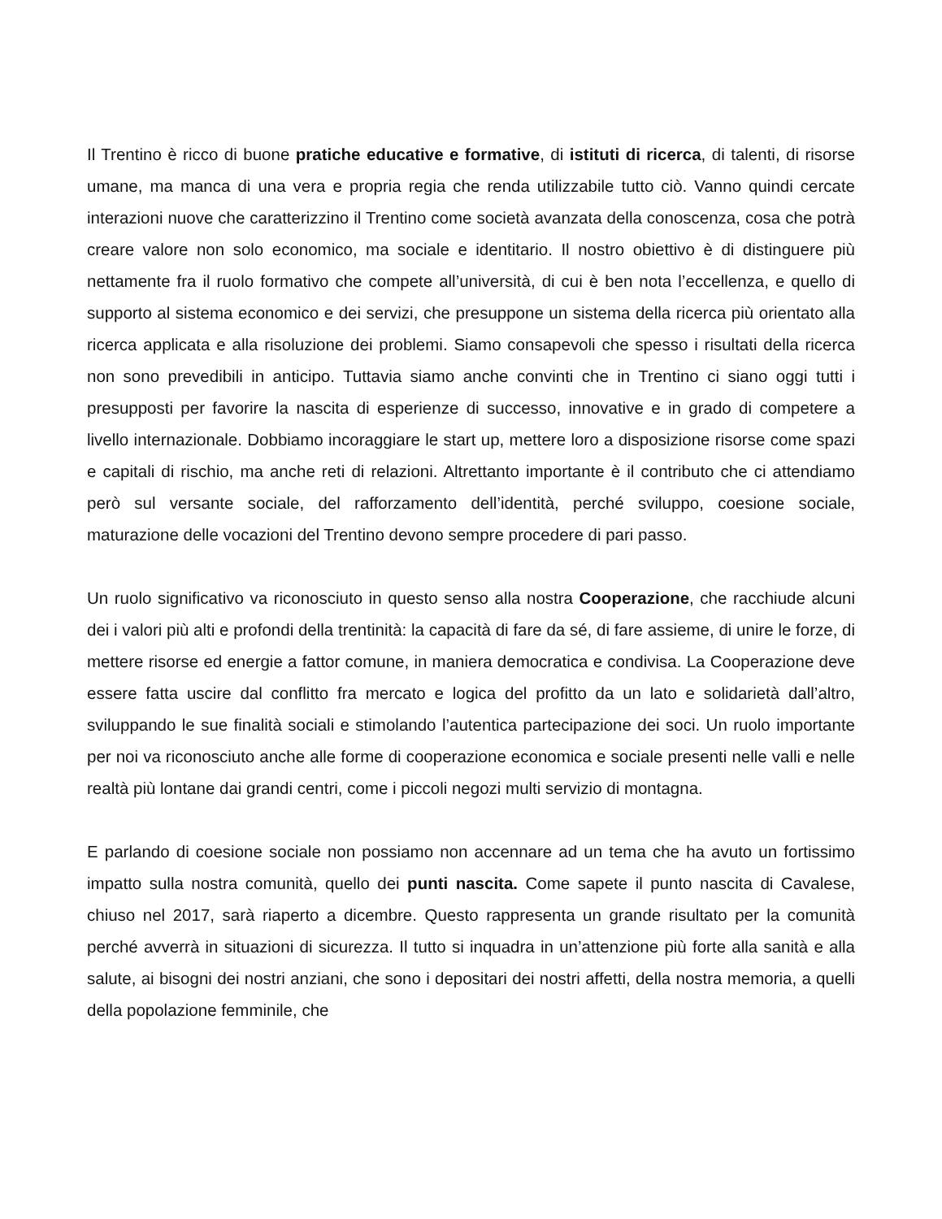Il Trentino è ricco di buone pratiche educative e formative, di istituti di ricerca, di talenti, di risorse umane, ma manca di una vera e propria regia che renda utilizzabile tutto ciò. Vanno quindi cercate interazioni nuove che caratterizzino il Trentino come società avanzata della conoscenza, cosa che potrà creare valore non solo economico, ma sociale e identitario. Il nostro obiettivo è di distinguere più nettamente fra il ruolo formativo che compete all’università, di cui è ben nota l’eccellenza, e quello di supporto al sistema economico e dei servizi, che presuppone un sistema della ricerca più orientato alla ricerca applicata e alla risoluzione dei problemi. Siamo consapevoli che spesso i risultati della ricerca non sono prevedibili in anticipo. Tuttavia siamo anche convinti che in Trentino ci siano oggi tutti i presupposti per favorire la nascita di esperienze di successo, innovative e in grado di competere a livello internazionale. Dobbiamo incoraggiare le start up, mettere loro a disposizione risorse come spazi e capitali di rischio, ma anche reti di relazioni. Altrettanto importante è il contributo che ci attendiamo però sul versante sociale, del rafforzamento dell’identità, perché sviluppo, coesione sociale, maturazione delle vocazioni del Trentino devono sempre procedere di pari passo.
Un ruolo significativo va riconosciuto in questo senso alla nostra Cooperazione, che racchiude alcuni dei i valori più alti e profondi della trentinità: la capacità di fare da sé, di fare assieme, di unire le forze, di mettere risorse ed energie a fattor comune, in maniera democratica e condivisa. La Cooperazione deve essere fatta uscire dal conflitto fra mercato e logica del profitto da un lato e solidarietà dall’altro, sviluppando le sue finalità sociali e stimolando l’autentica partecipazione dei soci. Un ruolo importante per noi va riconosciuto anche alle forme di cooperazione economica e sociale presenti nelle valli e nelle realtà più lontane dai grandi centri, come i piccoli negozi multi servizio di montagna.
E parlando di coesione sociale non possiamo non accennare ad un tema che ha avuto un fortissimo impatto sulla nostra comunità, quello dei punti nascita. Come sapete il punto nascita di Cavalese, chiuso nel 2017, sarà riaperto a dicembre. Questo rappresenta un grande risultato per la comunità perché avverrà in situazioni di sicurezza. Il tutto si inquadra in un’attenzione più forte alla sanità e alla salute, ai bisogni dei nostri anziani, che sono i depositari dei nostri affetti, della nostra memoria, a quelli della popolazione femminile, che